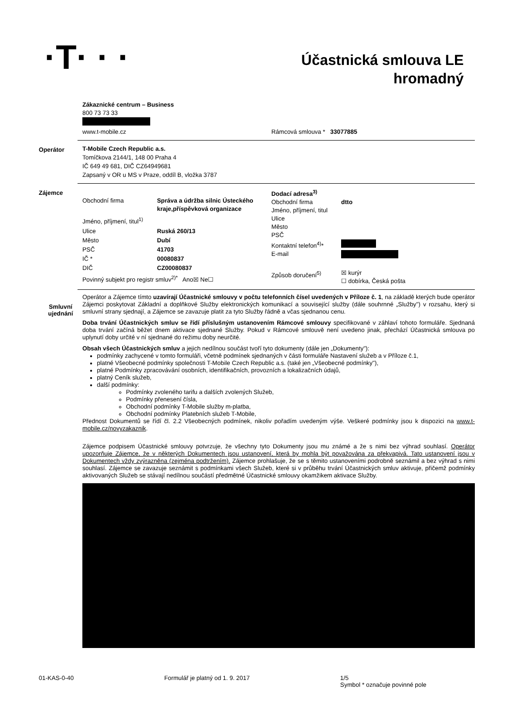·T· · ·
Účastnická smlouva LE
hromadný
Zákaznické centrum – Business
800 73 73 33
www.t-mobile.cz Rámcová smlouva * 33077885
Operátor
T-Mobile Czech Republic a.s.
Tomíčkova 2144/1, 148 00 Praha 4
IČ 649 49 681, DIČ CZ64949681
Zapsaný v OR u MS v Praze, oddíl B, vložka 3787
Zájemce
| Obchodní firma | Správa a údržba silnic Ústeckého kraje,příspěvková organizace |
| Jméno, příjmení, titul<sup>1)</sup> | |
| Ulice | Ruská 260/13 |
| Město | Dubí |
| PSČ | 41703 |
| IČ * | 00080837 |
| DIČ | CZ00080837 |
| Povinný subjekt pro registr smluv<sup>2)*</sup> Ano☒ Ne☐ | |
| Dodací adresa<sup>3)</sup> | |
| Obchodní firma | dtto |
| Jméno, příjmení, titul | |
| Ulice | |
| Město | |
| PSČ | |
| Kontaktní telefon<sup>4)</sup>* | |
| E-mail | |
| Způsob doručení<sup>5)</sup> | ☒ kurýr ☐ dobírka, Česká pošta |
Smluvní ujednání
Operátor a Zájemce tímto uzavírají Účastnické smlouvy v počtu telefonních čísel uvedených v Příloze č. 1, na základě kterých bude operátor Zájemci poskytovat Základní a doplňkové Služby elektronických komunikací a související služby (dále souhrnné „Služby") v rozsahu, který si smluvní strany sjednají, a Zájemce se zavazuje platit za tyto Služby řádně a včas sjednanou cenu.
Doba trvání Účastnických smluv se řídí příslušným ustanovením Rámcové smlouvy specifikované v záhlaví tohoto formuláře. Sjednaná doba trvání začíná běžet dnem aktivace sjednané Služby. Pokud v Rámcové smlouvě není uvedeno jinak, přechází Účastnická smlouva po uplynutí doby určité v ní sjednané do režimu doby neurčité.
Obsah všech Účastnických smluv a jejich nedílnou součást tvoří tyto dokumenty (dále jen „Dokumenty"):
podmínky zachycené v tomto formuláři, včetně podmínek sjednaných v části formuláře Nastavení služeb a v Příloze č.1,
platné Všeobecné podmínky společnosti T-Mobile Czech Republic a.s. (také jen „Všeobecné podmínky"),
platné Podmínky zpracovávání osobních, identifikačních, provozních a lokalizačních údajů,
platný Ceník služeb,
další podmínky:
Podmínky zvoleného tarifu a dalších zvolených Služeb,
Podmínky přenesení čísla,
Obchodní podmínky T-Mobile služby m-platba,
Obchodní podmínky Platebních služeb T-Mobile,
Přednost Dokumentů se řídí čl. 2.2 Všeobecných podmínek, nikoliv pořadím uvedeným výše. Veškeré podmínky jsou k dispozici na www.t-mobile.cz/novyzakaznik.
Zájemce podpisem Účastnické smlouvy potvrzuje, že všechny tyto Dokumenty jsou mu známé a že s nimi bez výhrad souhlasí. Operátor upozorňuje Zájemce, že v některých Dokumentech jsou ustanovení, která by mohla být považována za překvapivá. Tato ustanovení jsou v Dokumentech vždy zvýrazněna (zejména podtržením). Zájemce prohlašuje, že se s těmito ustanoveními podrobně seznámil a bez výhrad s nimi souhlasí. Zájemce se zavazuje seznámit s podmínkami všech Služeb, které si v průběhu trvání Účastnických smluv aktivuje, přičemž podmínky aktivovaných Služeb se stávají nedílnou součástí předmětné Účastnické smlouvy okamžikem aktivace Služby.
01-KAS-0-40 Formulář je platný od 1. 9. 2017 1/5
Symbol * označuje povinné pole